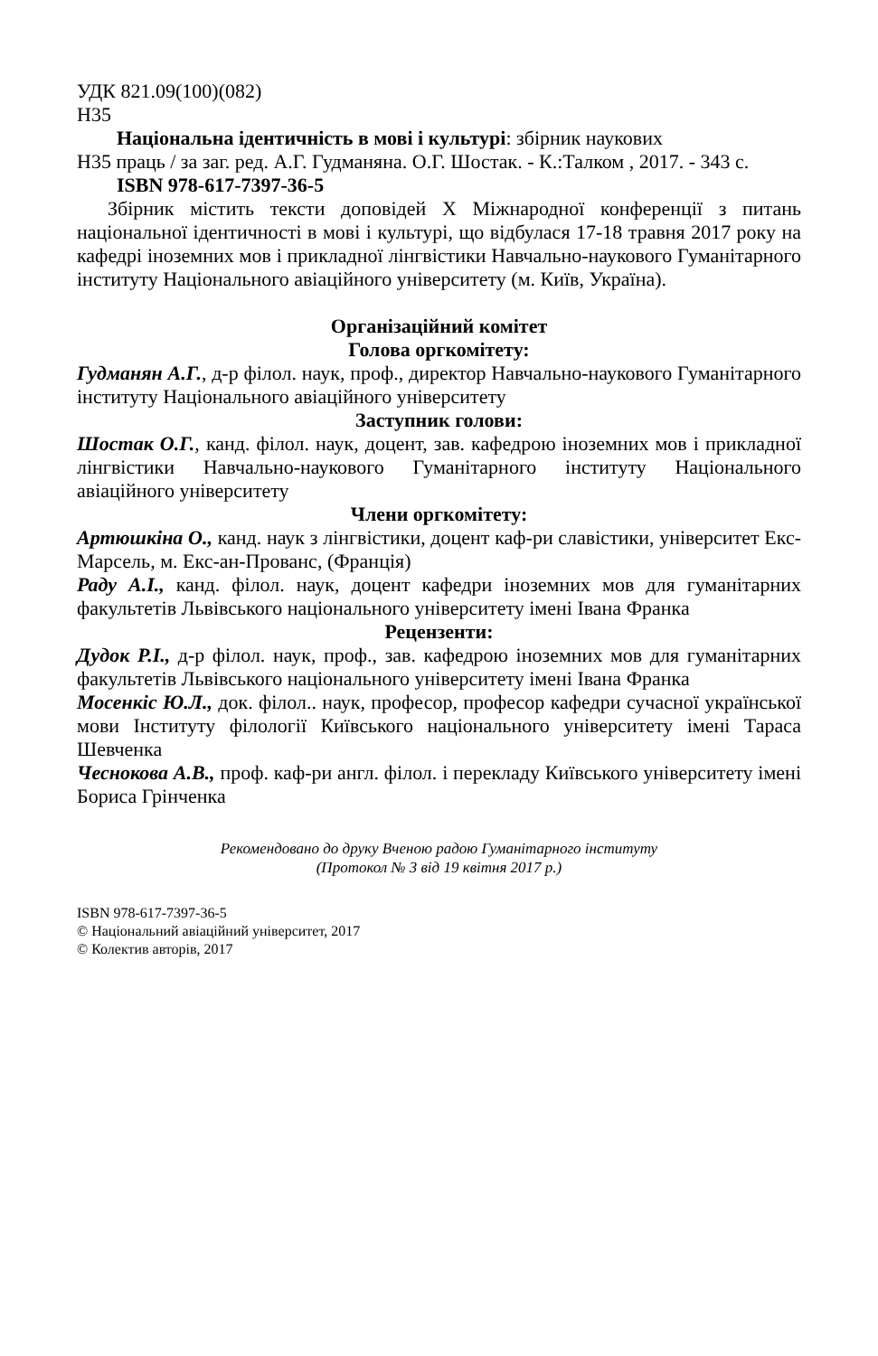УДК 821.09(100)(082)
Н35
Національна ідентичність в мові і культурі: збірник наукових
Н35 праць / за заг. ред. А.Г. Гудманяна. О.Г. Шостак. - К.:Талком , 2017. - 343 с.
ISBN 978-617-7397-36-5
Збірник містить тексти доповідей Х Міжнародної конференції з питань національної ідентичності в мові і культурі, що відбулася 17-18 травня 2017 року на кафедрі іноземних мов і прикладної лінгвістики Навчально-наукового Гуманітарного інституту Національного авіаційного університету (м. Київ, Україна).
Організаційний комітет
Голова оргкомітету:
Гудманян А.Г., д-р філол. наук, проф., директор Навчально-наукового Гуманітарного інституту Національного авіаційного університету
Заступник голови:
Шостак О.Г., канд. філол. наук, доцент, зав. кафедрою іноземних мов і прикладної лінгвістики Навчально-наукового Гуманітарного інституту Національного авіаційного університету
Члени оргкомітету:
Артюшкіна О., канд. наук з лінгвістики, доцент каф-ри славістики, університет Екс-Марсель, м. Екс-ан-Прованс, (Франція)
Раду А.І., канд. філол. наук, доцент кафедри іноземних мов для гуманітарних факультетів Львівського національного університету імені Івана Франка
Рецензенти:
Дудок Р.І., д-р філол. наук, проф., зав. кафедрою іноземних мов для гуманітарних факультетів Львівського національного університету імені Івана Франка
Мосенкіс Ю.Л., док. філол.. наук, професор, професор кафедри сучасної української мови Інституту філології Київського національного університету імені Тараса Шевченка
Чеснокова А.В., проф. каф-ри англ. філол. і перекладу Київського університету імені Бориса Грінченка
Рекомендовано до друку Вченою радою Гуманітарного інституту
(Протокол № 3 від 19 квітня 2017 р.)
ISBN 978-617-7397-36-5
© Національний авіаційний університет, 2017
© Колектив авторів, 2017